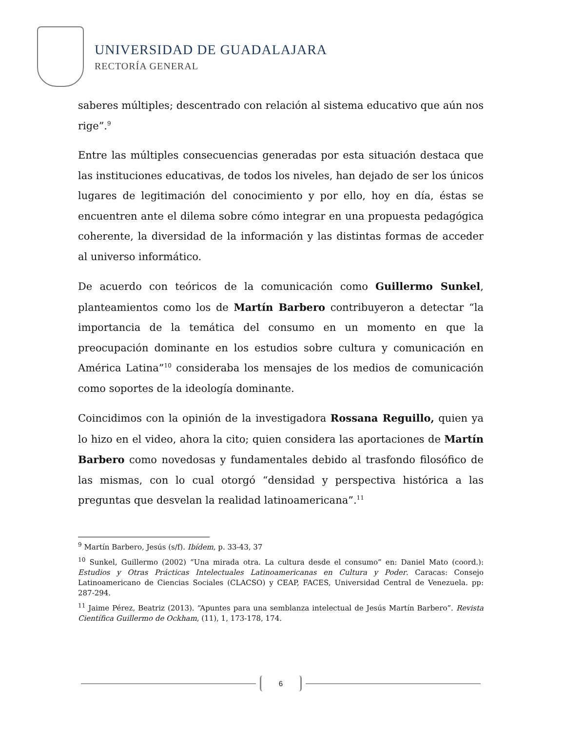UNIVERSIDAD DE GUADALAJARA
RECTORÍA GENERAL
saberes múltiples; descentrado con relación al sistema educativo que aún nos rige”.<sup>9</sup>
Entre las múltiples consecuencias generadas por esta situación destaca que las instituciones educativas, de todos los niveles, han dejado de ser los únicos lugares de legitimación del conocimiento y por ello, hoy en día, éstas se encuentren ante el dilema sobre cómo integrar en una propuesta pedagógica coherente, la diversidad de la información y las distintas formas de acceder al universo informático.
De acuerdo con teóricos de la comunicación como Guillermo Sunkel, planteamientos como los de Martín Barbero contribuyeron a detectar “la importancia de la temática del consumo en un momento en que la preocupación dominante en los estudios sobre cultura y comunicación en América Latina”<sup>10</sup> consideraba los mensajes de los medios de comunicación como soportes de la ideología dominante.
Coincidimos con la opinión de la investigadora Rossana Reguillo, quien ya lo hizo en el video, ahora la cito; quien considera las aportaciones de Martín Barbero como novedosas y fundamentales debido al trasfondo filosófico de las mismas, con lo cual otorgó “densidad y perspectiva histórica a las preguntas que desvelan la realidad latinoamericana”.<sup>11</sup>
<sup>9</sup> Martín Barbero, Jesús (s/f). Ibídem, p. 33-43, 37
<sup>10</sup> Sunkel, Guillermo (2002) “Una mirada otra. La cultura desde el consumo” en: Daniel Mato (coord.): Estudios y Otras Prácticas Intelectuales Latinoamericanas en Cultura y Poder. Caracas: Consejo Latinoamericano de Ciencias Sociales (CLACSO) y CEAP, FACES, Universidad Central de Venezuela. pp: 287-294.
<sup>11</sup> Jaime Pérez, Beatriz (2013). “Apuntes para una semblanza intelectual de Jesús Martín Barbero”. Revista Científica Guillermo de Ockham, (11), 1, 173-178, 174.
6